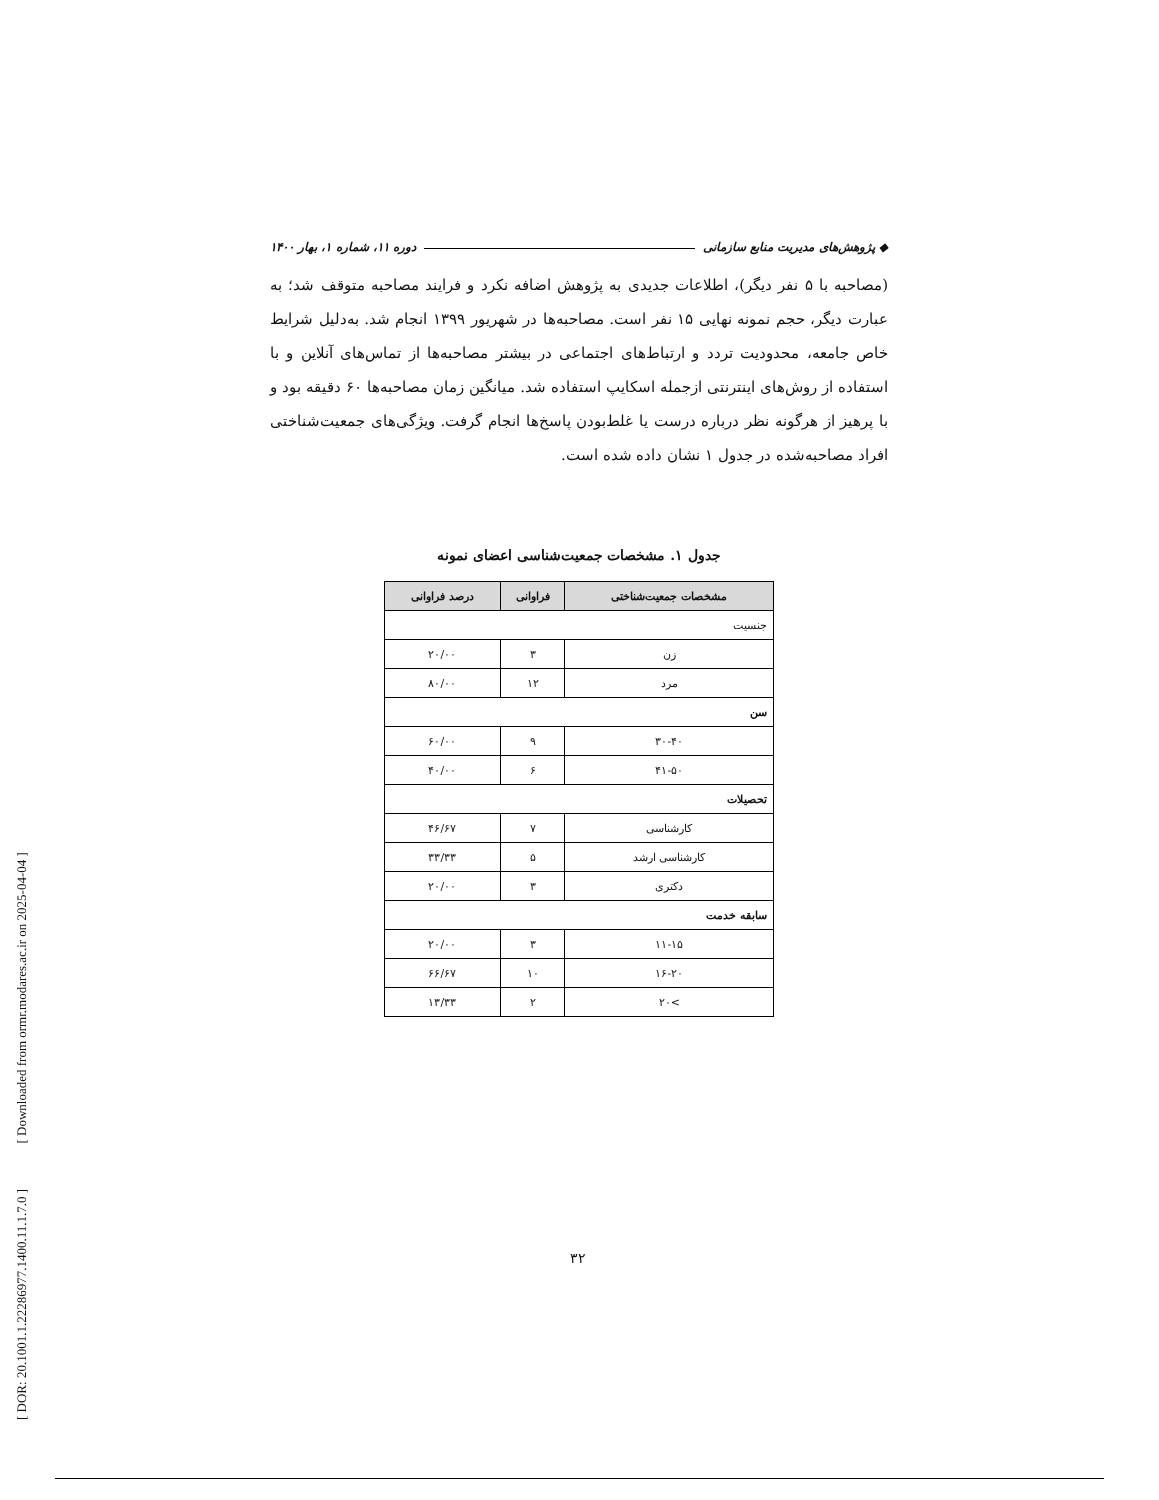[ DOR: 20.1001.1.22286977.1400.11.1.7.0 ] [ Downloaded from ormr.modares.ac.ir on 2025-04-04 ]
◆ پژوهش‌های مدیریت منابع سازمانی دوره ۱۱، شماره ۱، بهار ۱۴۰۰
(مصاحبه با ۵ نفر دیگر)، اطلاعات جدیدی به پژوهش اضافه نکرد و فرایند مصاحبه متوقف شد؛ به عبارت دیگر، حجم نمونه نهایی ۱۵ نفر است. مصاحبه‌ها در شهریور ۱۳۹۹ انجام شد. به‌دلیل شرایط خاص جامعه، محدودیت تردد و ارتباط‌های اجتماعی در بیشتر مصاحبه‌ها از تماس‌های آنلاین و با استفاده از روش‌های اینترنتی ازجمله اسکایپ استفاده شد. میانگین زمان مصاحبه‌ها ۶۰ دقیقه بود و با پرهیز از هرگونه نظر درباره درست یا غلط‌بودن پاسخ‌ها انجام گرفت. ویژگی‌های جمعیت‌شناختی افراد مصاحبه‌شده در جدول ۱ نشان داده شده است.
جدول ۱. مشخصات جمعیت‌شناسی اعضای نمونه
| مشخصات جمعیت‌شناختی | فراوانی | درصد فراوانی |
| --- | --- | --- |
| جنسیت | | |
| زن | ۳ | ۲۰/۰۰ |
| مرد | ۱۲ | ۸۰/۰۰ |
| سن | | |
| ۳۰-۴۰ | ۹ | ۶۰/۰۰ |
| ۴۱-۵۰ | ۶ | ۴۰/۰۰ |
| تحصیلات | | |
| کارشناسی | ۷ | ۴۶/۶۷ |
| کارشناسی ارشد | ۵ | ۳۳/۳۳ |
| دکتری | ۳ | ۲۰/۰۰ |
| سابقه خدمت | | |
| ۱۱-۱۵ | ۳ | ۲۰/۰۰ |
| ۱۶-۲۰ | ۱۰ | ۶۶/۶۷ |
| >۲۰ | ۲ | ۱۳/۳۳ |
۳۲